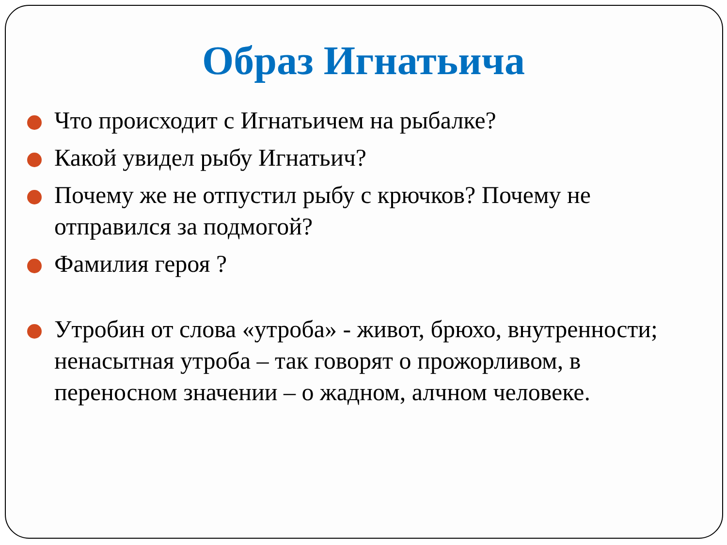Образ Игнатьича
Что происходит с Игнатьичем на рыбалке?
Какой увидел рыбу Игнатьич?
Почему же не отпустил рыбу с крючков? Почему не отправился за подмогой?
Фамилия героя ?
Утробин от слова «утроба» - живот, брюхо, внутренности; ненасытная утроба – так говорят о прожорливом, в переносном значении – о жадном, алчном человеке.